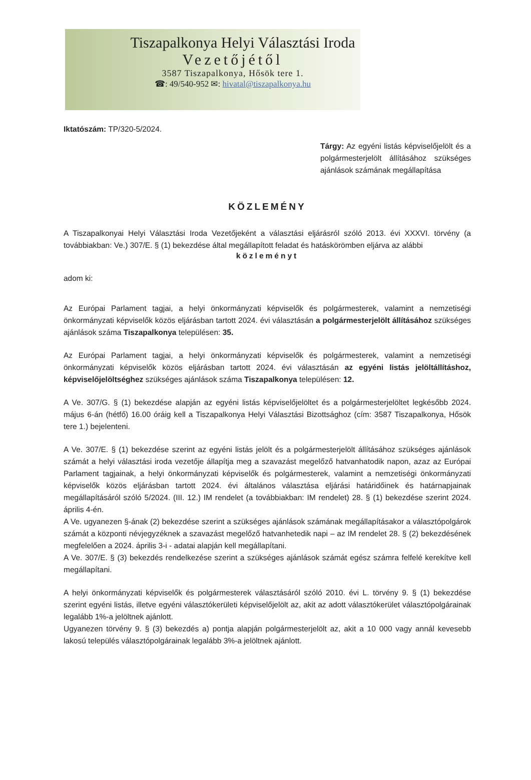Tiszapalkonya Helyi Választási Iroda
Vezetőjétől
3587 Tiszapalkonya, Hősök tere 1.
☎: 49/540-952 ✉: hivatal@tiszapalkonya.hu
Iktatószám: TP/320-5/2024.
Tárgy: Az egyéni listás képviselőjelölt és a polgármesterjelölt állításához szükséges ajánlások számának megállapítása
KÖZLEMÉNY
A Tiszapalkonyai Helyi Választási Iroda Vezetőjeként a választási eljárásról szóló 2013. évi XXXVI. törvény (a továbbiakban: Ve.) 307/E. § (1) bekezdése által megállapított feladat és hatáskörömben eljárva az alábbi
közleményt
adom ki:
Az Európai Parlament tagjai, a helyi önkormányzati képviselők és polgármesterek, valamint a nemzetiségi önkormányzati képviselők közös eljárásban tartott 2024. évi választásán a polgármesterjelölt állításához szükséges ajánlások száma Tiszapalkonya településen: 35.
Az Európai Parlament tagjai, a helyi önkormányzati képviselők és polgármesterek, valamint a nemzetiségi önkormányzati képviselők közös eljárásban tartott 2024. évi választásán az egyéni listás jelöltállításhoz, képviselőjelöltséghez szükséges ajánlások száma Tiszapalkonya településen: 12.
A Ve. 307/G. § (1) bekezdése alapján az egyéni listás képviselőjelöltet és a polgármesterjelöltet legkésőbb 2024. május 6-án (hétfő) 16.00 óráig kell a Tiszapalkonya Helyi Választási Bizottsághoz (cím: 3587 Tiszapalkonya, Hősök tere 1.) bejelenteni.
A Ve. 307/E. § (1) bekezdése szerint az egyéni listás jelölt és a polgármesterjelölt állításához szükséges ajánlások számát a helyi választási iroda vezetője állapítja meg a szavazást megelőző hatvanhatodik napon, azaz az Európai Parlament tagjainak, a helyi önkormányzati képviselők és polgármesterek, valamint a nemzetiségi önkormányzati képviselők közös eljárásban tartott 2024. évi általános választása eljárási határidőinek és határnapjainak megállapításáról szóló 5/2024. (III. 12.) IM rendelet (a továbbiakban: IM rendelet) 28. § (1) bekezdése szerint 2024. április 4-én.
A Ve. ugyanezen §-ának (2) bekezdése szerint a szükséges ajánlások számának megállapításakor a választópolgárok számát a központi névjegyzéknek a szavazást megelőző hatvanhetedik napi – az IM rendelet 28. § (2) bekezdésének megfelelően a 2024. április 3-i - adatai alapján kell megállapítani.
A Ve. 307/E. § (3) bekezdés rendelkezése szerint a szükséges ajánlások számát egész számra felfelé kerekítve kell megállapítani.
A helyi önkormányzati képviselők és polgármesterek választásáról szóló 2010. évi L. törvény 9. § (1) bekezdése szerint egyéni listás, illetve egyéni választókerületi képviselőjelölt az, akit az adott választókerület választópolgárainak legalább 1%-a jelöltnek ajánlott.
Ugyanezen törvény 9. § (3) bekezdés a) pontja alapján polgármesterjelölt az, akit a 10 000 vagy annál kevesebb lakosú település választópolgárainak legalább 3%-a jelöltnek ajánlott.